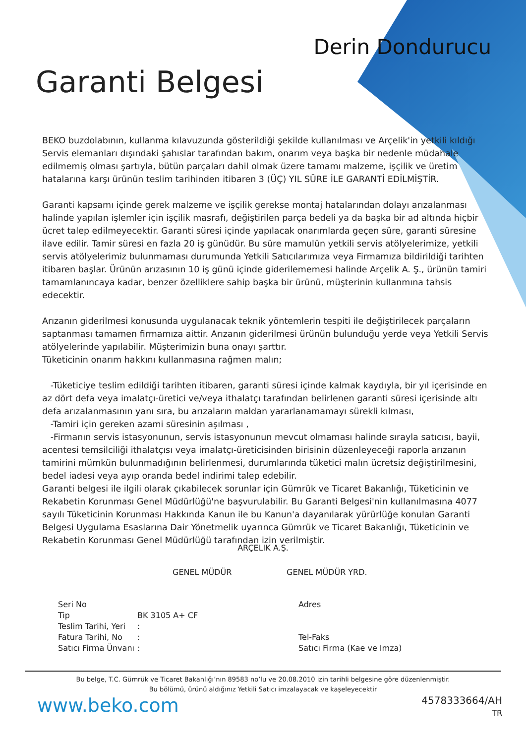Derin Dondurucu
Garanti Belgesi
BEKO buzdolabının, kullanma kılavuzunda gösterildiği şekilde kullanılması ve Arçelik'in yetkili kıldığı Servis elemanları dışındaki şahıslar tarafından bakım, onarım veya başka bir nedenle müdahale edilmemiş olması şartıyla, bütün parçaları dahil olmak üzere tamamı malzeme, işçilik ve üretim hatalarına karşı ürünün teslim tarihinden itibaren 3 (ÜÇ) YIL SÜRE İLE GARANTİ EDİLMİŞTİR.
Garanti kapsamı içinde gerek malzeme ve işçilik gerekse montaj hatalarından dolayı arızalanması halinde yapılan işlemler için işçilik masrafı, değiştirilen parça bedeli ya da başka bir ad altında hiçbir ücret talep edilmeyecektir. Garanti süresi içinde yapılacak onarımlarda geçen süre, garanti süresine ilave edilir. Tamir süresi en fazla 20 iş günüdür. Bu süre mamulün yetkili servis atölyelerimize, yetkili servis atölyelerimiz bulunmaması durumunda Yetkili Satıcılarımıza veya Firmamıza bildirildiği tarihten itibaren başlar. Ürünün arızasının 10 iş günü içinde giderilememesi halinde Arçelik A. Ş., ürünün tamiri tamamlanıncaya kadar, benzer özelliklere sahip başka bir ürünü, müşterinin kullanmına tahsis edecektir.
Arızanın giderilmesi konusunda uygulanacak teknik yöntemlerin tespiti ile değiştirilecek parçaların saptanması tamamen firmamıza aittir. Arızanın giderilmesi ürünün bulunduğu yerde veya Yetkili Servis atölyelerinde yapılabilir. Müşterimizin buna onayı şarttır.
Tüketicinin onarım hakkını kullanmasına rağmen malın;
-Tüketiciye teslim edildiği tarihten itibaren, garanti süresi içinde kalmak kaydıyla, bir yıl içerisinde en az dört defa veya imalatçı-üretici ve/veya ithalatçı tarafından belirlenen garanti süresi içerisinde altı defa arızalanmasının yanı sıra, bu arızaların maldan yararlanamamayı sürekli kılması,
-Tamiri için gereken azami süresinin aşılması ,
-Firmanın servis istasyonunun, servis istasyonunun mevcut olmaması halinde sırayla satıcısı, bayii, acentesi temsilciliği ithalatçısı veya imalatçı-üreticisinden birisinin düzenleyeceği raporla arızanın tamirini mümkün bulunmadığının belirlenmesi, durumlarında tüketici malın ücretsiz değiştirilmesini, bedel iadesi veya ayıp oranda bedel indirimi talep edebilir.
Garanti belgesi ile ilgili olarak çıkabilecek sorunlar için Gümrük ve Ticaret Bakanlığı, Tüketicinin ve Rekabetin Korunması Genel Müdürlüğü'ne başvurulabilir. Bu Garanti Belgesi'nin kullanılmasına 4077 sayılı Tüketicinin Korunması Hakkında Kanun ile bu Kanun'a dayanılarak yürürlüğe konulan Garanti Belgesi Uygulama Esaslarına Dair Yönetmelik uyarınca Gümrük ve Ticaret Bakanlığı, Tüketicinin ve Rekabetin Korunması Genel Müdürlüğü tarafından izin verilmiştir.
ARÇELIK A.Ş.
GENEL MÜDÜR GENEL MÜDÜR YRD.
Seri No
Tip
Teslim Tarihi, Yeri
Fatura Tarihi, No
Satıcı Firma Ünvanı
BK 3105 A+ CF
:
:
:
Adres
Tel-Faks
Satıcı Firma (Kae ve Imza)
Bu belge, T.C. Gümrük ve Ticaret Bakanlığı’nın 89583 no’lu ve 20.08.2010 izin tarihli belgesine göre düzenlenmiştir.
Bu bölümü, ürünü aldığınız Yetkili Satıcı imzalayacak ve kaşeleyecektir
www.beko.com
4578333664/AH
TR